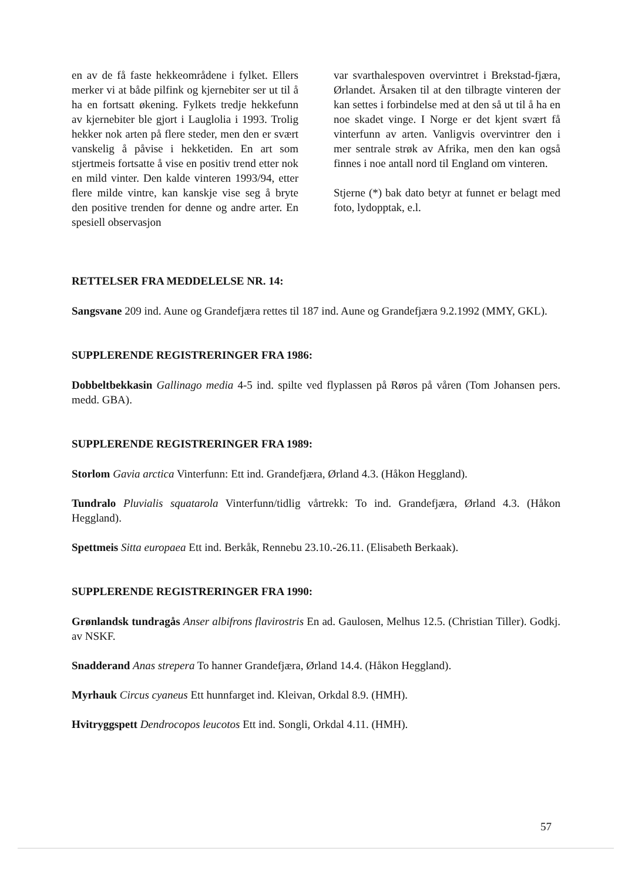en av de få faste hekkeområdene i fylket. Ellers merker vi at både pilfink og kjernebiter ser ut til å ha en fortsatt økening. Fylkets tredje hekkefunn av kjernebiter ble gjort i Lauglolia i 1993. Trolig hekker nok arten på flere steder, men den er svært vanskelig å påvise i hekketiden. En art som stjertmeis fortsatte å vise en positiv trend etter nok en mild vinter. Den kalde vinteren 1993/94, etter flere milde vintre, kan kanskje vise seg å bryte den positive trenden for denne og andre arter. En spesiell observasjon
var svarthalespoven overvintret i Brekstad-fjæra, Ørlandet. Årsaken til at den tilbragte vinteren der kan settes i forbindelse med at den så ut til å ha en noe skadet vinge. I Norge er det kjent svært få vinterfunn av arten. Vanligvis overvintrer den i mer sentrale strøk av Afrika, men den kan også finnes i noe antall nord til England om vinteren.
Stjerne (*) bak dato betyr at funnet er belagt med foto, lydopptak, e.l.
RETTELSER FRA MEDDELELSE NR. 14:
Sangsvane 209 ind. Aune og Grandefjæra rettes til 187 ind. Aune og Grandefjæra 9.2.1992 (MMY, GKL).
SUPPLERENDE REGISTRERINGER FRA 1986:
Dobbeltbekkasin Gallinago media 4-5 ind. spilte ved flyplassen på Røros på våren (Tom Johansen pers. medd. GBA).
SUPPLERENDE REGISTRERINGER FRA 1989:
Storlom Gavia arctica Vinterfunn: Ett ind. Grandefjæra, Ørland 4.3. (Håkon Heggland).
Tundralo Pluvialis squatarola Vinterfunn/tidlig vårtrekk: To ind. Grandefjæra, Ørland 4.3. (Håkon Heggland).
Spettmeis Sitta europaea Ett ind. Berkåk, Rennebu 23.10.-26.11. (Elisabeth Berkaak).
SUPPLERENDE REGISTRERINGER FRA 1990:
Grønlandsk tundragås Anser albifrons flavirostris En ad. Gaulosen, Melhus 12.5. (Christian Tiller). Godkj. av NSKF.
Snadderand Anas strepera To hanner Grandefjæra, Ørland 14.4. (Håkon Heggland).
Myrhauk Circus cyaneus Ett hunnfarget ind. Kleivan, Orkdal 8.9. (HMH).
Hvitryggspett Dendrocopos leucotos Ett ind. Songli, Orkdal 4.11. (HMH).
57